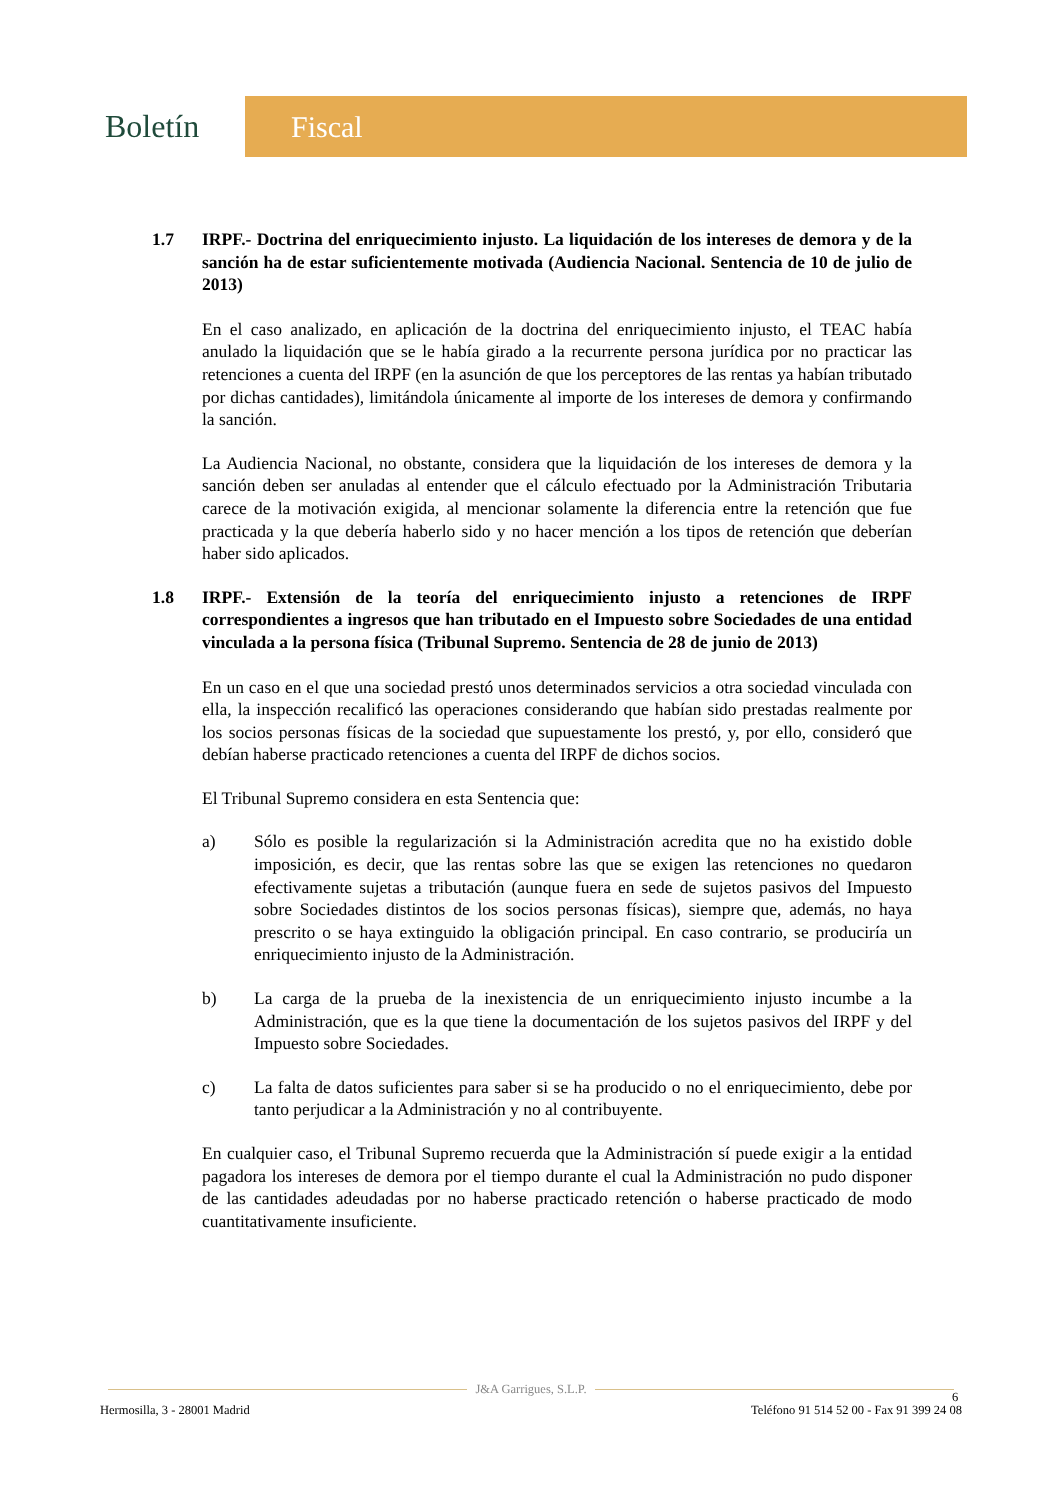Boletín
Fiscal
1.7 IRPF.- Doctrina del enriquecimiento injusto. La liquidación de los intereses de demora y de la sanción ha de estar suficientemente motivada (Audiencia Nacional. Sentencia de 10 de julio de 2013)
En el caso analizado, en aplicación de la doctrina del enriquecimiento injusto, el TEAC había anulado la liquidación que se le había girado a la recurrente persona jurídica por no practicar las retenciones a cuenta del IRPF (en la asunción de que los perceptores de las rentas ya habían tributado por dichas cantidades), limitándola únicamente al importe de los intereses de demora y confirmando la sanción.
La Audiencia Nacional, no obstante, considera que la liquidación de los intereses de demora y la sanción deben ser anuladas al entender que el cálculo efectuado por la Administración Tributaria carece de la motivación exigida, al mencionar solamente la diferencia entre la retención que fue practicada y la que debería haberlo sido y no hacer mención a los tipos de retención que deberían haber sido aplicados.
1.8 IRPF.- Extensión de la teoría del enriquecimiento injusto a retenciones de IRPF correspondientes a ingresos que han tributado en el Impuesto sobre Sociedades de una entidad vinculada a la persona física (Tribunal Supremo. Sentencia de 28 de junio de 2013)
En un caso en el que una sociedad prestó unos determinados servicios a otra sociedad vinculada con ella, la inspección recalificó las operaciones considerando que habían sido prestadas realmente por los socios personas físicas de la sociedad que supuestamente los prestó, y, por ello, consideró que debían haberse practicado retenciones a cuenta del IRPF de dichos socios.
El Tribunal Supremo considera en esta Sentencia que:
a) Sólo es posible la regularización si la Administración acredita que no ha existido doble imposición, es decir, que las rentas sobre las que se exigen las retenciones no quedaron efectivamente sujetas a tributación (aunque fuera en sede de sujetos pasivos del Impuesto sobre Sociedades distintos de los socios personas físicas), siempre que, además, no haya prescrito o se haya extinguido la obligación principal. En caso contrario, se produciría un enriquecimiento injusto de la Administración.
b) La carga de la prueba de la inexistencia de un enriquecimiento injusto incumbe a la Administración, que es la que tiene la documentación de los sujetos pasivos del IRPF y del Impuesto sobre Sociedades.
c) La falta de datos suficientes para saber si se ha producido o no el enriquecimiento, debe por tanto perjudicar a la Administración y no al contribuyente.
En cualquier caso, el Tribunal Supremo recuerda que la Administración sí puede exigir a la entidad pagadora los intereses de demora por el tiempo durante el cual la Administración no pudo disponer de las cantidades adeudadas por no haberse practicado retención o haberse practicado de modo cuantitativamente insuficiente.
J&A Garrigues, S.L.P.
Hermosilla, 3 - 28001 Madrid Teléfono 91 514 52 00 - Fax 91 399 24 08
6